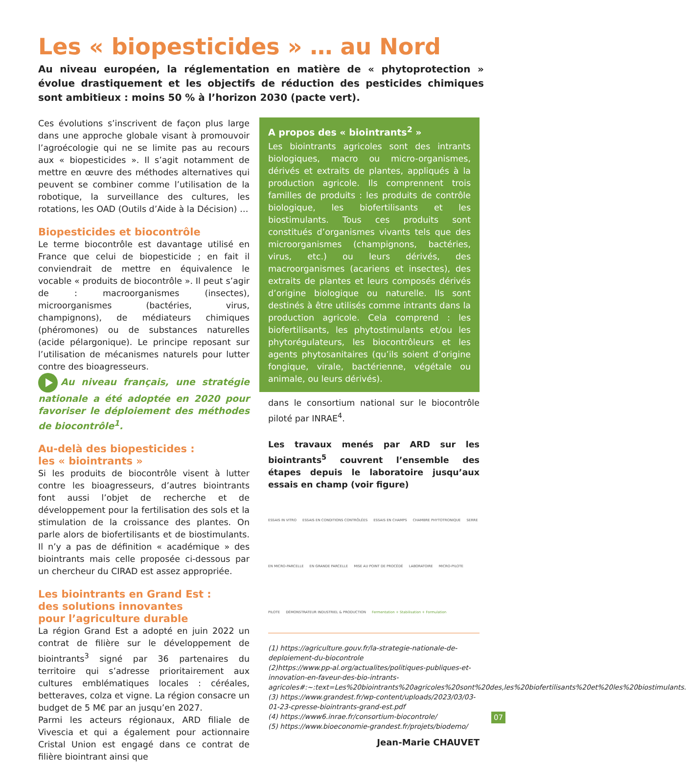Les « biopesticides » … au Nord
Au niveau européen, la réglementation en matière de « phytoprotection » évolue drastiquement et les objectifs de réduction des pesticides chimiques sont ambitieux : moins 50 % à l’horizon 2030 (pacte vert).
Ces évolutions s’inscrivent de façon plus large dans une approche globale visant à promouvoir l’agroécologie qui ne se limite pas au recours aux « biopesticides ». Il s’agit notamment de mettre en œuvre des méthodes alternatives qui peuvent se combiner comme l’utilisation de la robotique, la surveillance des cultures, les rotations, les OAD (Outils d’Aide à la Décision) …
Biopesticides et biocontrôle
Le terme biocontrôle est davantage utilisé en France que celui de biopesticide ; en fait il conviendrait de mettre en équivalence le vocable « produits de biocontrôle ». Il peut s’agir de : macroorganismes (insectes), microorganismes (bactéries, virus, champignons), de médiateurs chimiques (phéromones) ou de substances naturelles (acide pélargonique). Le principe reposant sur l’utilisation de mécanismes naturels pour lutter contre des bioagresseurs.
Au niveau français, une stratégie nationale a été adoptée en 2020 pour favoriser le déploiement des méthodes de biocontrôle<sup>1</sup>.
Au-delà des biopesticides :
les « biointrants »
Si les produits de biocontrôle visent à lutter contre les bioagresseurs, d’autres biointrants font aussi l’objet de recherche et de développement pour la fertilisation des sols et la stimulation de la croissance des plantes. On parle alors de biofertilisants et de biostimulants. Il n’y a pas de définition « académique » des biointrants mais celle proposée ci-dessous par un chercheur du CIRAD est assez appropriée.
Les biointrants en Grand Est :
des solutions innovantes
pour l’agriculture durable
La région Grand Est a adopté en juin 2022 un contrat de filière sur le développement de biointrants<sup>3</sup> signé par 36 partenaires du territoire qui s’adresse prioritairement aux cultures emblématiques locales : céréales, betteraves, colza et vigne. La région consacre un budget de 5 M€ par an jusqu’en 2027.
Parmi les acteurs régionaux, ARD filiale de Vivescia et qui a également pour actionnaire Cristal Union est engagé dans ce contrat de filière biointrant ainsi que
A propos des « biointrants<sup>2</sup> »
Les biointrants agricoles sont des intrants biologiques, macro ou micro-organismes, dérivés et extraits de plantes, appliqués à la production agricole. Ils comprennent trois familles de produits : les produits de contrôle biologique, les biofertilisants et les biostimulants. Tous ces produits sont constitués d’organismes vivants tels que des microorganismes (champignons, bactéries, virus, etc.) ou leurs dérivés, des macroorganismes (acariens et insectes), des extraits de plantes et leurs composés dérivés d’origine biologique ou naturelle. Ils sont destinés à être utilisés comme intrants dans la production agricole. Cela comprend : les biofertilisants, les phytostimulants et/ou les phytorégulateurs, les biocontrôleurs et les agents phytosanitaires (qu’ils soient d’origine fongique, virale, bactérienne, végétale ou animale, ou leurs dérivés).
dans le consortium national sur le biocontrôle piloté par INRAE<sup>4</sup>.
Les travaux menés par ARD sur les biointrants<sup>5</sup> couvrent l’ensemble des étapes depuis le laboratoire jusqu’aux essais en champ (voir figure)
ESSAIS IN VITRO ESSAIS EN CONDITIONS CONTRÔLÉES ESSAIS EN CHAMPS CHAMBRE PHYTOTRONIQUE SERRE EN MICRO-PARCELLE EN GRANDE PARCELLE MISE AU POINT DE PROCÉDÉ LABORATOIRE MICRO-PILOTE PILOTE DÉMONSTRATEUR INDUSTRIEL & PRODUCTION Fermentation + Stabilisation + Formulation
(1) https://agriculture.gouv.fr/la-strategie-nationale-de-deploiement-du-biocontrole
(2)https://www.pp-al.org/actualites/politiques-publiques-et-innovation-en-faveur-des-bio-intrants-agricoles#:~:text=Les%20biointrants%20agricoles%20sont%20des,les%20biofertilisants%20et%20les%20biostimulants.
(3) https://www.grandest.fr/wp-content/uploads/2023/03/03-01-23-cpresse-biointrants-grand-est.pdf
(4) https://www6.inrae.fr/consortium-biocontrole/
(5) https://www.bioeconomie-grandest.fr/projets/biodemo/
Jean-Marie CHAUVET
07